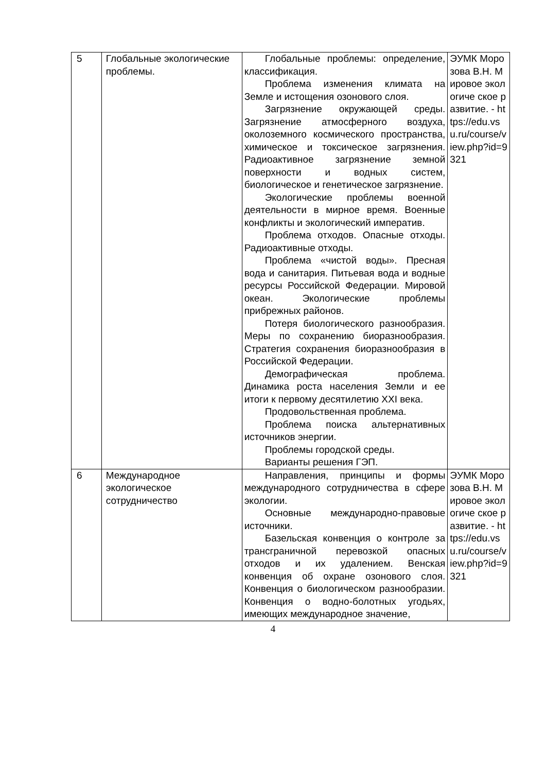| 5 | Глобальные экологические проблемы. | Глобальные проблемы: определение, классификация. Проблема изменения климата на Земле и истощения озонового слоя. Загрязнение окружающей среды. Загрязнение атмосферного воздуха, околоземного космического пространства, химическое и токсическое загрязнения. Радиоактивное загрязнение земной поверхности и водных систем, биологическое и генетическое загрязнение. Экологические проблемы военной деятельности в мирное время. Военные конфликты и экологический императив. Проблема отходов. Опасные отходы. Радиоактивные отходы. Проблема «чистой воды». Пресная вода и санитария. Питьевая вода и водные ресурсы Российской Федерации. Мировой океан. Экологические проблемы прибрежных районов. Потеря биологического разнообразия. Меры по сохранению биоразнообразия. Стратегия сохранения биоразнообразия в Российской Федерации. Демографическая проблема. Динамика роста населения Земли и ее итоги к первому десятилетию XXI века. Продовольственная проблема. Проблема поиска альтернативных источников энергии. Проблемы городской среды. Варианты решения ГЭП. | ЭУМК Морозова В.Н. Мировое экологиче ское развитие. - https://edu.vsu.ru/course/view.php?id=9321 |
| 6 | Международное экологическое сотрудничество | Направления, принципы и формы международного сотрудничества в сфере экологии. Основные международно-правовые источники. Базельская конвенция о контроле за трансграничной перевозкой опасных отходов и их удалением. Венская конвенция об охране озонового слоя. Конвенция о биологическом разнообразии. Конвенция о водно-болотных угодьях, имеющих международное значение, | ЭУМК Морозова В.Н. Мировое экологиче ское развитие. - https://edu.vsu.ru/course/view.php?id=9321 |
4